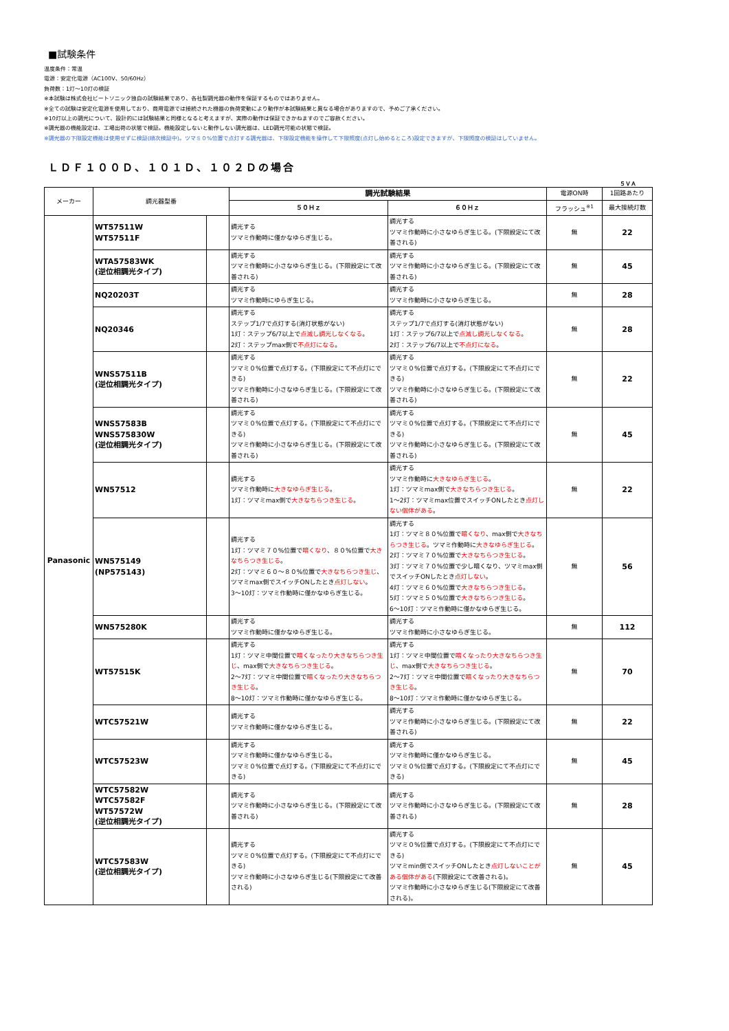■試験条件
温度条件：常温
電源：安定化電源（AC100V、50/60Hz）
負荷数：1灯～10灯の検証
※本試験は株式会社ビートソニック独自の試験結果であり、各社製調光器の動作を保証するものではありません。
※全ての試験は安定化電源を使用しており、商用電源では接続された機器の負荷変動により動作が本試験結果と異なる場合がありますので、予めご了承ください。
※10灯以上の調光について、設計的には試験結果と同様となると考えますが、実際の動作は保証できかねますのでご容赦ください。
※調光器の機能設定は、工場出荷の状態で検証。機能設定しないと動作しない調光器は、LED調光可能の状態で検証。
※調光器の下限設定機能は使用せずに検証(順次検証中)。ツマミ０%位置で点灯する調光器は、下限設定機能を操作して下限照度(点灯し始めるところ)設定できますが、下限照度の検証はしていません。
ＬＤＦ１００Ｄ、１０１Ｄ、１０２Ｄの場合
５ＶＡ
| メーカー | 調光器型番 | | 調光試験結果 | | 電源ON時 | 1回路あたり |
| --- | --- | --- | --- | --- | --- | --- |
| | | | ５０Ｈｚ | ６０Ｈｚ | フラッシュ<sup>※1</sup> | 最大接続灯数 |
| Panasonic | WT57511W WT57511F | | 調光する ツマミ作動時に僅かなゆらぎ生じる。 | 調光する ツマミ作動時に小さなゆらぎ生じる。(下限設定にて改善される) | 無 | 22 |
| | WTA57583WK (逆位相調光タイプ) | | 調光する ツマミ作動時に小さなゆらぎ生じる。(下限設定にて改善される) | 調光する ツマミ作動時に小さなゆらぎ生じる。(下限設定にて改善される) | 無 | 45 |
| | NQ20203T | | 調光する ツマミ作動時にゆらぎ生じる。 | 調光する ツマミ作動時に小さなゆらぎ生じる。 | 無 | 28 |
| | NQ20346 | | 調光する ステップ1/7で点灯する(消灯状態がない) 1灯：ステップ6/7以上で 点滅し調光しなくなる 。 2灯：ステップmax側で 不点灯になる 。 | 調光する ステップ1/7で点灯する(消灯状態がない) 1灯：ステップ6/7以上で 点滅し調光しなくなる 。 2灯：ステップ6/7以上で 不点灯になる 。 | 無 | 28 |
| | WNS57511B (逆位相調光タイプ) | | 調光する ツマミ０%位置で点灯する。(下限設定にて不点灯にできる) ツマミ作動時に小さなゆらぎ生じる。(下限設定にて改善される) | 調光する ツマミ０%位置で点灯する。(下限設定にて不点灯にできる) ツマミ作動時に小さなゆらぎ生じる。(下限設定にて改善される) | 無 | 22 |
| | WNS57583B WNS575830W (逆位相調光タイプ) | | 調光する ツマミ０%位置で点灯する。(下限設定にて不点灯にできる) ツマミ作動時に小さなゆらぎ生じる。(下限設定にて改善される) | 調光する ツマミ０%位置で点灯する。(下限設定にて不点灯にできる) ツマミ作動時に小さなゆらぎ生じる。(下限設定にて改善される) | 無 | 45 |
| | WN57512 | | 調光する ツマミ作動時に 大きなゆらぎ生じる 。 1灯：ツマミmax側で 大きなちらつき生じる 。 | 調光する ツマミ作動時に 大きなゆらぎ生じる 。 1灯：ツマミmax側で 大きなちらつき生じる 。 1～2灯：ツマミmax位置でスイッチONしたとき 点灯しない個体がある 。 | 無 | 22 |
| | WN575149 (NP575143) | | 調光する 1灯：ツマミ７０%位置で 暗くなり 、８０%位置で 大きなちらつき生じる 。 2灯：ツマミ６０～８０%位置で 大きなちらつき生じ 、ツマミmax側でスイッチONしたとき 点灯しない 。 3～10灯：ツマミ作動時に僅かなゆらぎ生じる。 | 調光する 1灯：ツマミ８０%位置で 暗くなり 、max側で 大きなちらつき生じる 。ツマミ作動時に 大きなゆらぎ生じる 。 2灯：ツマミ７０%位置で 大きなちらつき生じる 。 3灯：ツマミ７０%位置で少し暗くなり、ツマミmax側でスイッチONしたとき 点灯しない 。 4灯：ツマミ６０%位置で 大きなちらつき生じる 。 5灯：ツマミ５０%位置で 大きなちらつき生じる 。 6～10灯：ツマミ作動時に僅かなゆらぎ生じる。 | 無 | 56 |
| | WN575280K | | 調光する ツマミ作動時に僅かなゆらぎ生じる。 | 調光する ツマミ作動時に小さなゆらぎ生じる。 | 無 | 112 |
| | WT57515K | | 調光する 1灯：ツマミ中間位置で 暗くなったり大きなちらつき生じ 、max側で 大きなちらつき生じる 。 2～7灯：ツマミ中間位置で 暗くなったり大きなちらつき生じる 。 8～10灯：ツマミ作動時に僅かなゆらぎ生じる。 | 調光する 1灯：ツマミ中間位置で 暗くなったり大きなちらつき生じ 、max側で 大きなちらつき生じる 。 2～7灯：ツマミ中間位置で 暗くなったり大きなちらつき生じる 。 8～10灯：ツマミ作動時に僅かなゆらぎ生じる。 | 無 | 70 |
| | WTC57521W | | 調光する ツマミ作動時に僅かなゆらぎ生じる。 | 調光する ツマミ作動時に小さなゆらぎ生じる。(下限設定にて改善される) | 無 | 22 |
| | WTC57523W | | 調光する ツマミ作動時に僅かなゆらぎ生じる。 ツマミ０%位置で点灯する。(下限設定にて不点灯にできる) | 調光する ツマミ作動時に僅かなゆらぎ生じる。 ツマミ０%位置で点灯する。(下限設定にて不点灯にできる) | 無 | 45 |
| | WTC57582W WTC57582F WT57572W (逆位相調光タイプ) | | 調光する ツマミ作動時に小さなゆらぎ生じる。(下限設定にて改善される) | 調光する ツマミ作動時に小さなゆらぎ生じる。(下限設定にて改善される) | 無 | 28 |
| | WTC57583W (逆位相調光タイプ) | | 調光する ツマミ０%位置で点灯する。(下限設定にて不点灯にできる) ツマミ作動時に小さなゆらぎ生じる(下限設定にて改善される) | 調光する ツマミ０%位置で点灯する。(下限設定にて不点灯にできる) ツマミmin側でスイッチONしたとき 点灯しないことがある個体がある (下限設定にて改善される)。 ツマミ作動時に小さなゆらぎ生じる(下限設定にて改善される)。 | 無 | 45 |